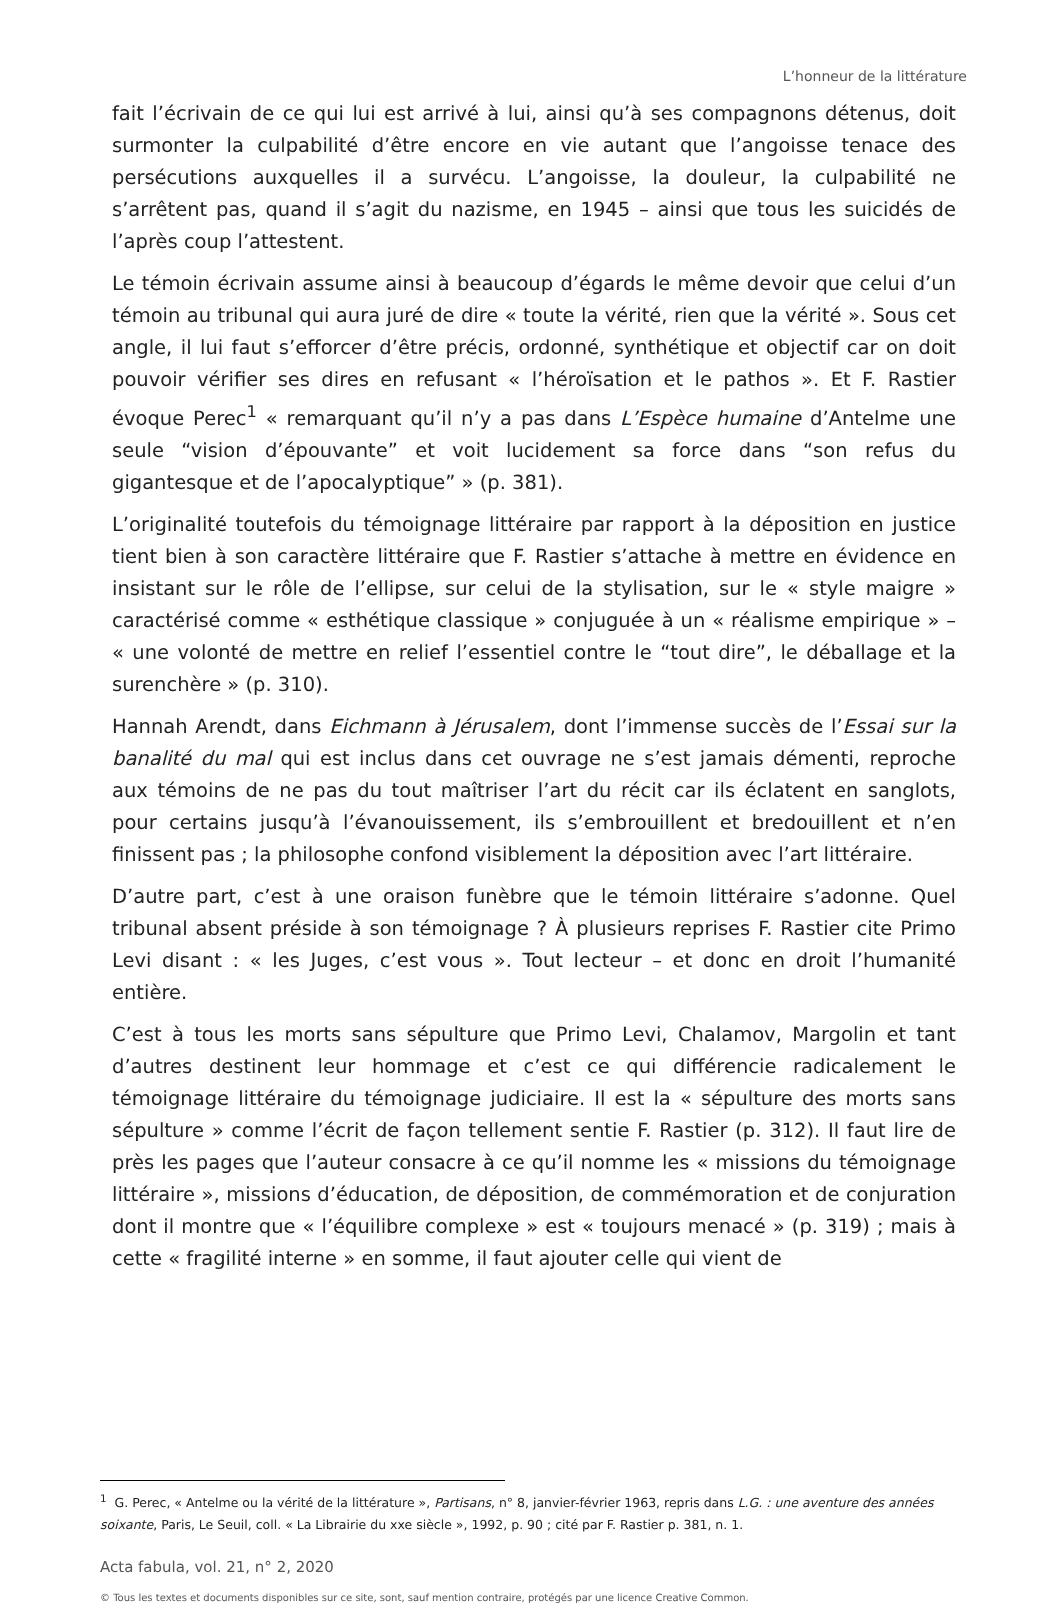L’honneur de la littérature
fait l’écrivain de ce qui lui est arrivé à lui, ainsi qu’à ses compagnons détenus, doit surmonter la culpabilité d’être encore en vie autant que l’angoisse tenace des persécutions auxquelles il a survécu. L’angoisse, la douleur, la culpabilité ne s’arrêtent pas, quand il s’agit du nazisme, en 1945 – ainsi que tous les suicidés de l’après coup l’attestent.
Le témoin écrivain assume ainsi à beaucoup d’égards le même devoir que celui d’un témoin au tribunal qui aura juré de dire « toute la vérité, rien que la vérité ». Sous cet angle, il lui faut s’efforcer d’être précis, ordonné, synthétique et objectif car on doit pouvoir vérifier ses dires en refusant « l’héroïsation et le pathos ». Et F. Rastier évoque Perec<sup>1</sup> « remarquant qu’il n’y a pas dans L’Espèce humaine d’Antelme une seule “vision d’épouvante” et voit lucidement sa force dans “son refus du gigantesque et de l’apocalyptique” » (p. 381).
L’originalité toutefois du témoignage littéraire par rapport à la déposition en justice tient bien à son caractère littéraire que F. Rastier s’attache à mettre en évidence en insistant sur le rôle de l’ellipse, sur celui de la stylisation, sur le « style maigre » caractérisé comme « esthétique classique » conjuguée à un « réalisme empirique » – « une volonté de mettre en relief l’essentiel contre le “tout dire”, le déballage et la surenchère » (p. 310).
Hannah Arendt, dans Eichmann à Jérusalem, dont l’immense succès de l’Essai sur la banalité du mal qui est inclus dans cet ouvrage ne s’est jamais démenti, reproche aux témoins de ne pas du tout maîtriser l’art du récit car ils éclatent en sanglots, pour certains jusqu’à l’évanouissement, ils s’embrouillent et bredouillent et n’en finissent pas ; la philosophe confond visiblement la déposition avec l’art littéraire.
D’autre part, c’est à une oraison funèbre que le témoin littéraire s’adonne. Quel tribunal absent préside à son témoignage ? À plusieurs reprises F. Rastier cite Primo Levi disant : « les Juges, c’est vous ». Tout lecteur – et donc en droit l’humanité entière.
C’est à tous les morts sans sépulture que Primo Levi, Chalamov, Margolin et tant d’autres destinent leur hommage et c’est ce qui différencie radicalement le témoignage littéraire du témoignage judiciaire. Il est la « sépulture des morts sans sépulture » comme l’écrit de façon tellement sentie F. Rastier (p. 312). Il faut lire de près les pages que l’auteur consacre à ce qu’il nomme les « missions du témoignage littéraire », missions d’éducation, de déposition, de commémoration et de conjuration dont il montre que « l’équilibre complexe » est « toujours menacé » (p. 319) ; mais à cette « fragilité interne » en somme, il faut ajouter celle qui vient de
<sup>1</sup> G. Perec, « Antelme ou la vérité de la littérature », Partisans, n° 8, janvier-février 1963, repris dans L.G. : une aventure des années soixante, Paris, Le Seuil, coll. « La Librairie du xxe siècle », 1992, p. 90 ; cité par F. Rastier p. 381, n. 1.
Acta fabula, vol. 21, n° 2, 2020
© Tous les textes et documents disponibles sur ce site, sont, sauf mention contraire, protégés par une licence Creative Common.